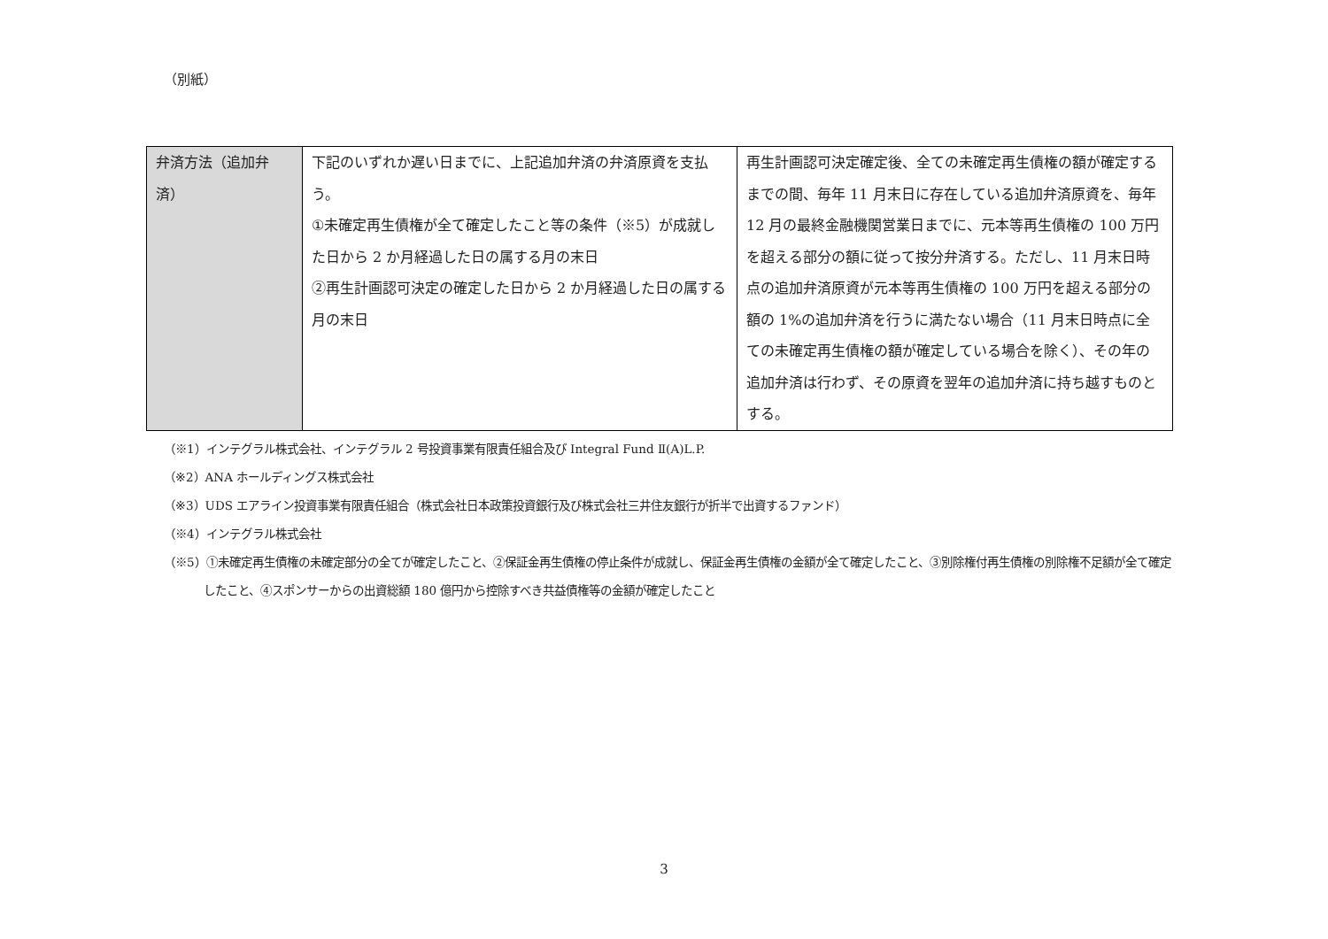（別紙）
| 弁済方法（追加弁済） | 下記のいずれか遅い日までに、上記追加弁済の弁済原資を支払う。 ①未確定再生債権が全て確定したこと等の条件（※5）が成就した日から 2 か月経過した日の属する月の末日 ②再生計画認可決定の確定した日から 2 か月経過した日の属する月の末日 | 再生計画認可決定確定後、全ての未確定再生債権の額が確定するまでの間、毎年 11 月末日に存在している追加弁済原資を、毎年 12 月の最終金融機関営業日までに、元本等再生債権の 100 万円を超える部分の額に従って按分弁済する。ただし、11 月末日時点の追加弁済原資が元本等再生債権の 100 万円を超える部分の額の 1%の追加弁済を行うに満たない場合（11 月末日時点に全ての未確定再生債権の額が確定している場合を除く）、その年の追加弁済は行わず、その原資を翌年の追加弁済に持ち越すものとする。 |
（※1）インテグラル株式会社、インテグラル 2 号投資事業有限責任組合及び Integral Fund Ⅱ(A)L.P.
（※2）ANA ホールディングス株式会社
（※3）UDS エアライン投資事業有限責任組合（株式会社日本政策投資銀行及び株式会社三井住友銀行が折半で出資するファンド）
（※4）インテグラル株式会社
（※5）①未確定再生債権の未確定部分の全てが確定したこと、②保証金再生債権の停止条件が成就し、保証金再生債権の金額が全て確定したこと、③別除権付再生債権の別除権不足額が全て確定したこと、④スポンサーからの出資総額 180 億円から控除すべき共益債権等の金額が確定したこと
3